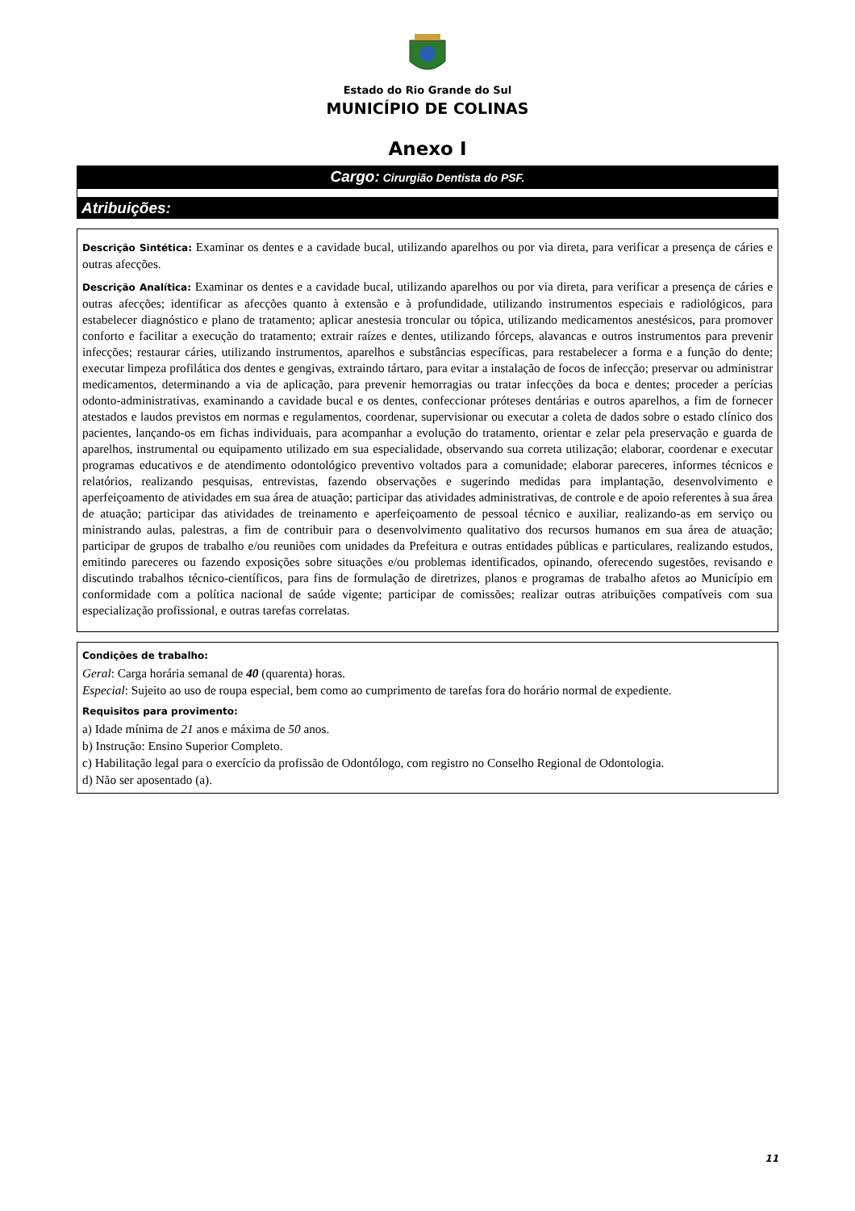Estado do Rio Grande do Sul
MUNICÍPIO DE COLINAS
Anexo I
Cargo: Cirurgião Dentista do PSF.
Atribuições:
Descrição Sintética: Examinar os dentes e a cavidade bucal, utilizando aparelhos ou por via direta, para verificar a presença de cáries e outras afecções.
Descrição Analítica: Examinar os dentes e a cavidade bucal, utilizando aparelhos ou por via direta, para verificar a presença de cáries e outras afecções; identificar as afecções quanto à extensão e à profundidade, utilizando instrumentos especiais e radiológicos, para estabelecer diagnóstico e plano de tratamento; aplicar anestesia troncular ou tópica, utilizando medicamentos anestésicos, para promover conforto e facilitar a execução do tratamento; extrair raízes e dentes, utilizando fórceps, alavancas e outros instrumentos para prevenir infecções; restaurar cáries, utilizando instrumentos, aparelhos e substâncias específicas, para restabelecer a forma e a função do dente; executar limpeza profilática dos dentes e gengivas, extraindo tártaro, para evitar a instalação de focos de infecção; preservar ou administrar medicamentos, determinando a via de aplicação, para prevenir hemorragias ou tratar infecções da boca e dentes; proceder a perícias odonto-administrativas, examinando a cavidade bucal e os dentes, confeccionar próteses dentárias e outros aparelhos, a fim de fornecer atestados e laudos previstos em normas e regulamentos, coordenar, supervisionar ou executar a coleta de dados sobre o estado clínico dos pacientes, lançando-os em fichas individuais, para acompanhar a evolução do tratamento, orientar e zelar pela preservação e guarda de aparelhos, instrumental ou equipamento utilizado em sua especialidade, observando sua correta utilização; elaborar, coordenar e executar programas educativos e de atendimento odontológico preventivo voltados para a comunidade; elaborar pareceres, informes técnicos e relatórios, realizando pesquisas, entrevistas, fazendo observações e sugerindo medidas para implantação, desenvolvimento e aperfeiçoamento de atividades em sua área de atuação; participar das atividades administrativas, de controle e de apoio referentes à sua área de atuação; participar das atividades de treinamento e aperfeiçoamento de pessoal técnico e auxiliar, realizando-as em serviço ou ministrando aulas, palestras, a fim de contribuir para o desenvolvimento qualitativo dos recursos humanos em sua área de atuação; participar de grupos de trabalho e/ou reuniões com unidades da Prefeitura e outras entidades públicas e particulares, realizando estudos, emitindo pareceres ou fazendo exposições sobre situações e/ou problemas identificados, opinando, oferecendo sugestões, revisando e discutindo trabalhos técnico-científicos, para fins de formulação de diretrizes, planos e programas de trabalho afetos ao Município em conformidade com a política nacional de saúde vigente; participar de comissões; realizar outras atribuições compatíveis com sua especialização profissional, e outras tarefas correlatas.
Condições de trabalho:
Geral: Carga horária semanal de 40 (quarenta) horas.
Especial: Sujeito ao uso de roupa especial, bem como ao cumprimento de tarefas fora do horário normal de expediente.
Requisitos para provimento:
a) Idade mínima de 21 anos e máxima de 50 anos.
b) Instrução: Ensino Superior Completo.
c) Habilitação legal para o exercício da profissão de Odontólogo, com registro no Conselho Regional de Odontologia.
d) Não ser aposentado (a).
11